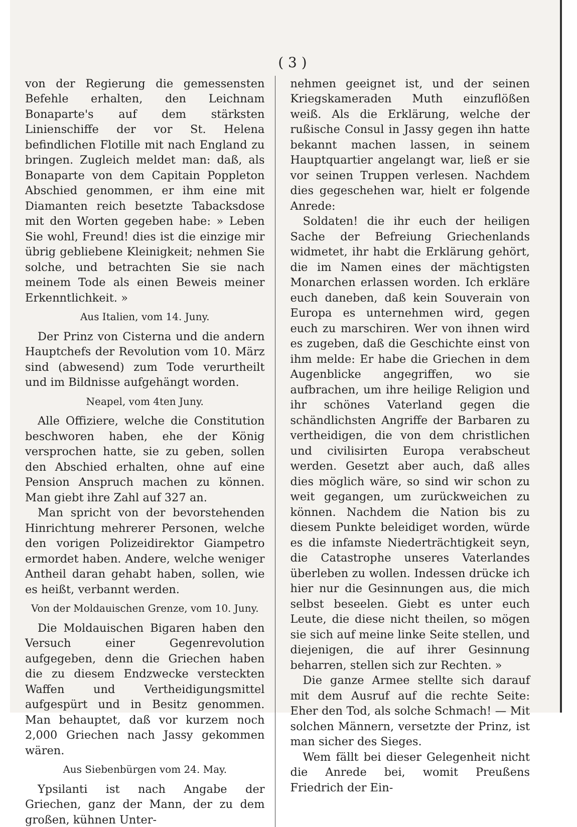( 3 )
von der Regierung die gemessensten Befehle erhalten, den Leichnam Bonaparte's auf dem stärksten Linienschiffe der vor St. Helena befindlichen Flotille mit nach England zu bringen. Zugleich meldet man: daß, als Bonaparte von dem Capitain Poppleton Abschied genommen, er ihm eine mit Diamanten reich besetzte Tabacksdose mit den Worten gegeben habe: » Leben Sie wohl, Freund! dies ist die einzige mir übrig gebliebene Kleinigkeit; nehmen Sie solche, und betrachten Sie sie nach meinem Tode als einen Beweis meiner Erkenntlichkeit. »
Aus Italien, vom 14. Juny.
Der Prinz von Cisterna und die andern Hauptchefs der Revolution vom 10. März sind (abwesend) zum Tode verurtheilt und im Bildnisse aufgehängt worden.
Neapel, vom 4ten Juny.
Alle Offiziere, welche die Constitution beschworen haben, ehe der König versprochen hatte, sie zu geben, sollen den Abschied erhalten, ohne auf eine Pension Anspruch machen zu können. Man giebt ihre Zahl auf 327 an.
Man spricht von der bevorstehenden Hinrichtung mehrerer Personen, welche den vorigen Polizeidirektor Giampetro ermordet haben. Andere, welche weniger Antheil daran gehabt haben, sollen, wie es heißt, verbannt werden.
Von der Moldauischen Grenze, vom 10. Juny.
Die Moldauischen Bigaren haben den Versuch einer Gegenrevolution aufgegeben, denn die Griechen haben die zu diesem Endzwecke versteckten Waffen und Vertheidigungsmittel aufgespürt und in Besitz genommen. Man behauptet, daß vor kurzem noch 2,000 Griechen nach Jassy gekommen wären.
Aus Siebenbürgen vom 24. May.
Ypsilanti ist nach Angabe der Griechen, ganz der Mann, der zu dem großen, kühnen Unter-
nehmen geeignet ist, und der seinen Kriegskameraden Muth einzuflößen weiß. Als die Erklärung, welche der rußische Consul in Jassy gegen ihn hatte bekannt machen lassen, in seinem Hauptquartier angelangt war, ließ er sie vor seinen Truppen verlesen. Nachdem dies gegeschehen war, hielt er folgende Anrede:
Soldaten! die ihr euch der heiligen Sache der Befreiung Griechenlands widmetet, ihr habt die Erklärung gehört, die im Namen eines der mächtigsten Monarchen erlassen worden. Ich erkläre euch daneben, daß kein Souverain von Europa es unternehmen wird, gegen euch zu marschiren. Wer von ihnen wird es zugeben, daß die Geschichte einst von ihm melde: Er habe die Griechen in dem Augenblicke angegriffen, wo sie aufbrachen, um ihre heilige Religion und ihr schönes Vaterland gegen die schändlichsten Angriffe der Barbaren zu vertheidigen, die von dem christlichen und civilisirten Europa verabscheut werden. Gesetzt aber auch, daß alles dies möglich wäre, so sind wir schon zu weit gegangen, um zurückweichen zu können. Nachdem die Nation bis zu diesem Punkte beleidiget worden, würde es die infamste Niederträchtigkeit seyn, die Catastrophe unseres Vaterlandes überleben zu wollen. Indessen drücke ich hier nur die Gesinnungen aus, die mich selbst beseelen. Giebt es unter euch Leute, die diese nicht theilen, so mögen sie sich auf meine linke Seite stellen, und diejenigen, die auf ihrer Gesinnung beharren, stellen sich zur Rechten. »
Die ganze Armee stellte sich darauf mit dem Ausruf auf die rechte Seite: Eher den Tod, als solche Schmach! — Mit solchen Männern, versetzte der Prinz, ist man sicher des Sieges.
Wem fällt bei dieser Gelegenheit nicht die Anrede bei, womit Preußens Friedrich der Ein-